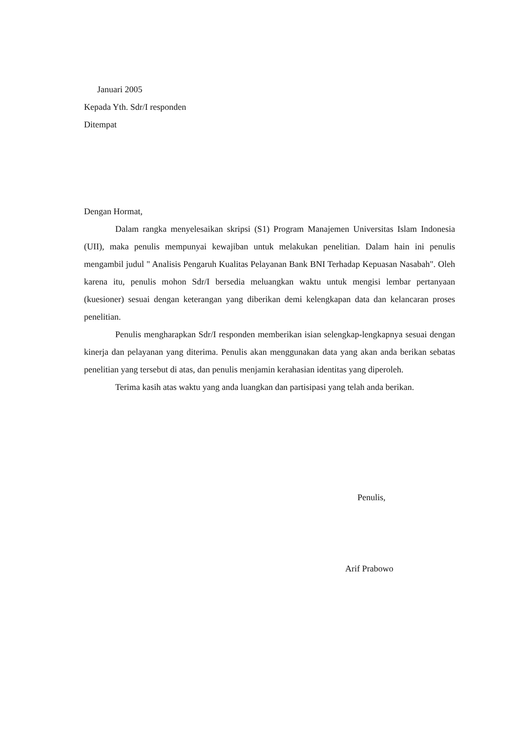Januari 2005
Kepada Yth. Sdr/I responden
Ditempat
Dengan Hormat,
Dalam rangka menyelesaikan skripsi (S1) Program Manajemen Universitas Islam Indonesia (UII), maka penulis mempunyai kewajiban untuk melakukan penelitian. Dalam hain ini penulis mengambil judul " Analisis Pengaruh Kualitas Pelayanan Bank BNI Terhadap Kepuasan Nasabah". Oleh karena itu, penulis mohon Sdr/I bersedia meluangkan waktu untuk mengisi lembar pertanyaan (kuesioner) sesuai dengan keterangan yang diberikan demi kelengkapan data dan kelancaran proses penelitian.
Penulis mengharapkan Sdr/I responden memberikan isian selengkap-lengkapnya sesuai dengan kinerja dan pelayanan yang diterima. Penulis akan menggunakan data yang akan anda berikan sebatas penelitian yang tersebut di atas, dan penulis menjamin kerahasian identitas yang diperoleh.
Terima kasih atas waktu yang anda luangkan dan partisipasi yang telah anda berikan.
Penulis,
Arif Prabowo